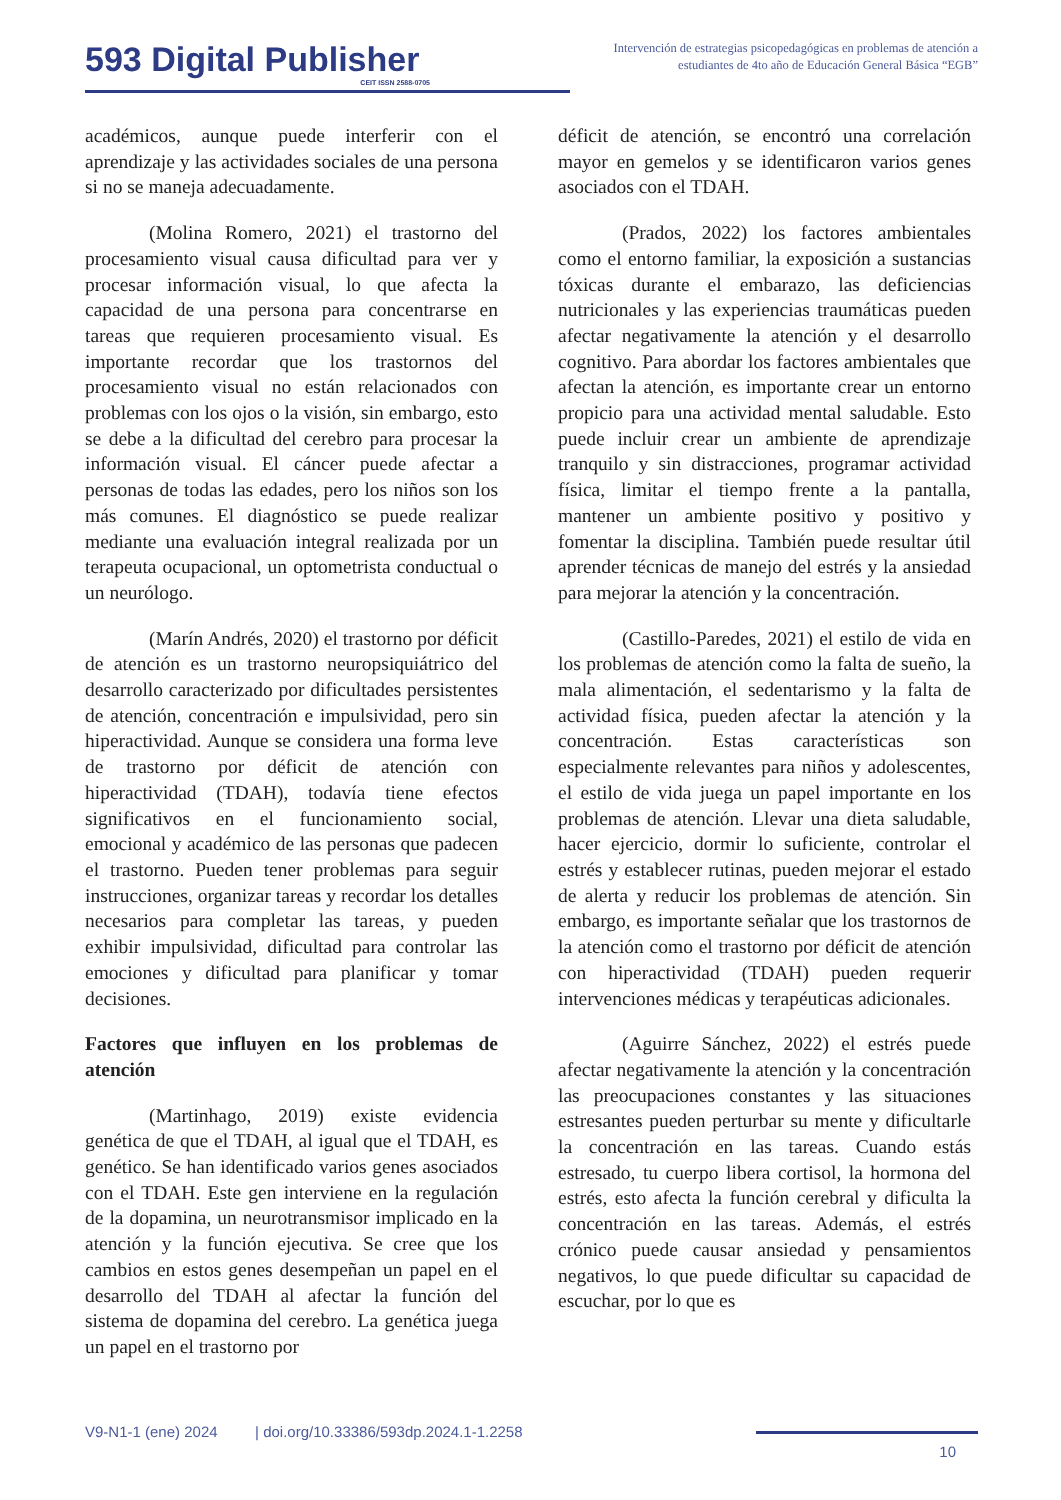593 Digital Publisher
CEIT ISSN 2588-0705
Intervención de estrategias psicopedagógicas en problemas de atención a estudiantes de 4to año de Educación General Básica “EGB”
académicos, aunque puede interferir con el aprendizaje y las actividades sociales de una persona si no se maneja adecuadamente.
(Molina Romero, 2021) el trastorno del procesamiento visual causa dificultad para ver y procesar información visual, lo que afecta la capacidad de una persona para concentrarse en tareas que requieren procesamiento visual. Es importante recordar que los trastornos del procesamiento visual no están relacionados con problemas con los ojos o la visión, sin embargo, esto se debe a la dificultad del cerebro para procesar la información visual. El cáncer puede afectar a personas de todas las edades, pero los niños son los más comunes. El diagnóstico se puede realizar mediante una evaluación integral realizada por un terapeuta ocupacional, un optometrista conductual o un neurólogo.
(Marín Andrés, 2020) el trastorno por déficit de atención es un trastorno neuropsiquiátrico del desarrollo caracterizado por dificultades persistentes de atención, concentración e impulsividad, pero sin hiperactividad. Aunque se considera una forma leve de trastorno por déficit de atención con hiperactividad (TDAH), todavía tiene efectos significativos en el funcionamiento social, emocional y académico de las personas que padecen el trastorno. Pueden tener problemas para seguir instrucciones, organizar tareas y recordar los detalles necesarios para completar las tareas, y pueden exhibir impulsividad, dificultad para controlar las emociones y dificultad para planificar y tomar decisiones.
Factores que influyen en los problemas de atención
(Martinhago, 2019) existe evidencia genética de que el TDAH, al igual que el TDAH, es genético. Se han identificado varios genes asociados con el TDAH. Este gen interviene en la regulación de la dopamina, un neurotransmisor implicado en la atención y la función ejecutiva. Se cree que los cambios en estos genes desempeñan un papel en el desarrollo del TDAH al afectar la función del sistema de dopamina del cerebro. La genética juega un papel en el trastorno por
déficit de atención, se encontró una correlación mayor en gemelos y se identificaron varios genes asociados con el TDAH.
(Prados, 2022) los factores ambientales como el entorno familiar, la exposición a sustancias tóxicas durante el embarazo, las deficiencias nutricionales y las experiencias traumáticas pueden afectar negativamente la atención y el desarrollo cognitivo. Para abordar los factores ambientales que afectan la atención, es importante crear un entorno propicio para una actividad mental saludable. Esto puede incluir crear un ambiente de aprendizaje tranquilo y sin distracciones, programar actividad física, limitar el tiempo frente a la pantalla, mantener un ambiente positivo y positivo y fomentar la disciplina. También puede resultar útil aprender técnicas de manejo del estrés y la ansiedad para mejorar la atención y la concentración.
(Castillo-Paredes, 2021) el estilo de vida en los problemas de atención como la falta de sueño, la mala alimentación, el sedentarismo y la falta de actividad física, pueden afectar la atención y la concentración. Estas características son especialmente relevantes para niños y adolescentes, el estilo de vida juega un papel importante en los problemas de atención. Llevar una dieta saludable, hacer ejercicio, dormir lo suficiente, controlar el estrés y establecer rutinas, pueden mejorar el estado de alerta y reducir los problemas de atención. Sin embargo, es importante señalar que los trastornos de la atención como el trastorno por déficit de atención con hiperactividad (TDAH) pueden requerir intervenciones médicas y terapéuticas adicionales.
(Aguirre Sánchez, 2022) el estrés puede afectar negativamente la atención y la concentración las preocupaciones constantes y las situaciones estresantes pueden perturbar su mente y dificultarle la concentración en las tareas. Cuando estás estresado, tu cuerpo libera cortisol, la hormona del estrés, esto afecta la función cerebral y dificulta la concentración en las tareas. Además, el estrés crónico puede causar ansiedad y pensamientos negativos, lo que puede dificultar su capacidad de escuchar, por lo que es
V9-N1-1 (ene) 2024 | doi.org/10.33386/593dp.2024.1-1.2258
10